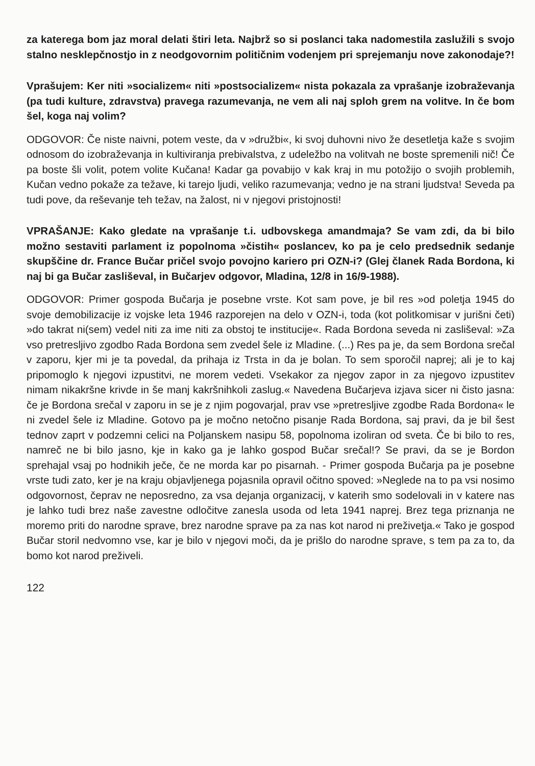za katerega bom jaz moral delati štiri leta. Najbrž so si poslanci taka nadomestila zaslužili s svojo stalno nesklepčnostjo in z neodgovornim političnim vodenjem pri sprejemanju nove zakonodaje?!
Vprašujem: Ker niti »socializem« niti »postsocializem« nista pokazala za vprašanje izobraževanja (pa tudi kulture, zdravstva) pravega razumevanja, ne vem ali naj sploh grem na volitve. In če bom šel, koga naj volim?
ODGOVOR: Če niste naivni, potem veste, da v »družbi«, ki svoj duhovni nivo že desetletja kaže s svojim odnosom do izobraževanja in kultiviranja prebivalstva, z udeležbo na volitvah ne boste spremenili nič! Če pa boste šli volit, potem volite Kučana! Kadar ga povabijo v kak kraj in mu potožijo o svojih problemih, Kučan vedno pokaže za težave, ki tarejo ljudi, veliko razumevanja; vedno je na strani ljudstva! Seveda pa tudi pove, da reševanje teh težav, na žalost, ni v njegovi pristojnosti!
VPRAŠANJE: Kako gledate na vprašanje t.i. udbovskega amandmaja? Se vam zdi, da bi bilo možno sestaviti parlament iz popolnoma »čistih« poslancev, ko pa je celo predsednik sedanje skupščine dr. France Bučar pričel svojo povojno kariero pri OZN-i? (Glej članek Rada Bordona, ki naj bi ga Bučar zasliševal, in Bučarjev odgovor, Mladina, 12/8 in 16/9-1988).
ODGOVOR: Primer gospoda Bučarja je posebne vrste. Kot sam pove, je bil res »od poletja 1945 do svoje demobilizacije iz vojske leta 1946 razporejen na delo v OZN-i, toda (kot politkomisar v jurišni četi) »do takrat ni(sem) vedel niti za ime niti za obstoj te institucije«. Rada Bordona seveda ni zasliševal: »Za vso pretresljivo zgodbo Rada Bordona sem zvedel šele iz Mladine. (...) Res pa je, da sem Bordona srečal v zaporu, kjer mi je ta povedal, da prihaja iz Trsta in da je bolan. To sem sporočil naprej; ali je to kaj pripomoglo k njegovi izpustitvi, ne morem vedeti. Vsekakor za njegov zapor in za njegovo izpustitev nimam nikakršne krivde in še manj kakršnihkoli zaslug.« Navedena Bučarjeva izjava sicer ni čisto jasna: če je Bordona srečal v zaporu in se je z njim pogovarjal, prav vse »pretresljive zgodbe Rada Bordona« le ni zvedel šele iz Mladine. Gotovo pa je močno netočno pisanje Rada Bordona, saj pravi, da je bil šest tednov zaprt v podzemni celici na Poljanskem nasipu 58, popolnoma izoliran od sveta. Če bi bilo to res, namreč ne bi bilo jasno, kje in kako ga je lahko gospod Bučar srečal!? Se pravi, da se je Bordon sprehajal vsaj po hodnikih ječe, če ne morda kar po pisarnah. - Primer gospoda Bučarja pa je posebne vrste tudi zato, ker je na kraju objavljenega pojasnila opravil očitno spoved: »Neglede na to pa vsi nosimo odgovornost, čeprav ne neposredno, za vsa dejanja organizacij, v katerih smo sodelovali in v katere nas je lahko tudi brez naše zavestne odločitve zanesla usoda od leta 1941 naprej. Brez tega priznanja ne moremo priti do narodne sprave, brez narodne sprave pa za nas kot narod ni preživetja.« Tako je gospod Bučar storil nedvomno vse, kar je bilo v njegovi moči, da je prišlo do narodne sprave, s tem pa za to, da bomo kot narod preživeli.
122